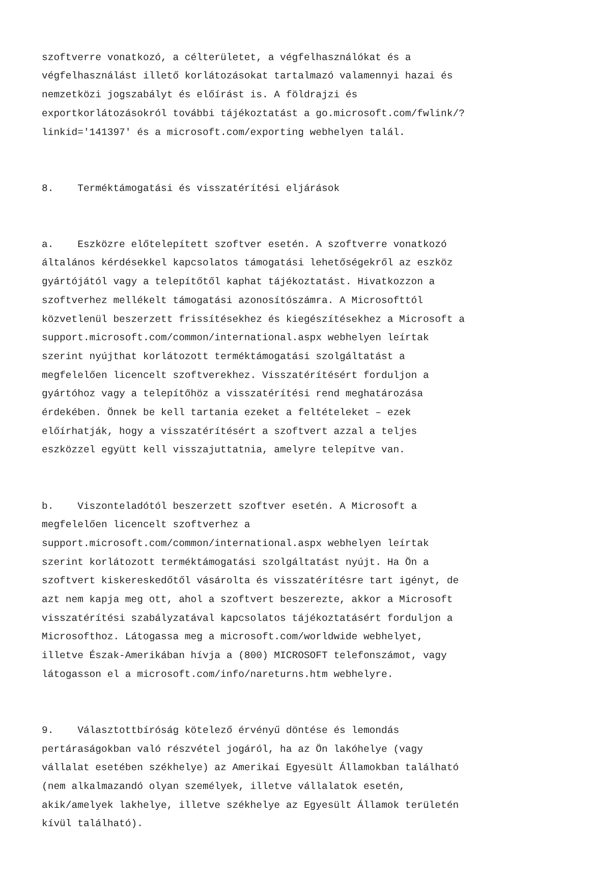szoftverre vonatkozó, a célterületet, a végfelhasználókat és a végfelhasználást illető korlátozásokat tartalmazó valamennyi hazai és nemzetközi jogszabályt és előírást is. A földrajzi és exportkorlátozásokról további tájékoztatást a go.microsoft.com/fwlink/? linkid='141397' és a microsoft.com/exporting webhelyen talál.
8. Terméktámogatási és visszatérítési eljárások
a. Eszközre előtelepített szoftver esetén. A szoftverre vonatkozó általános kérdésekkel kapcsolatos támogatási lehetőségekről az eszköz gyártójától vagy a telepítőtől kaphat tájékoztatást. Hivatkozzon a szoftverhez mellékelt támogatási azonosítószámra. A Microsofttól közvetlenül beszerzett frissítésekhez és kiegészítésekhez a Microsoft a support.microsoft.com/common/international.aspx webhelyen leírtak szerint nyújthat korlátozott terméktámogatási szolgáltatást a megfelelően licencelt szoftverekhez. Visszatérítésért forduljon a gyártóhoz vagy a telepítőhöz a visszatérítési rend meghatározása érdekében. Önnek be kell tartania ezeket a feltételeket – ezek előírhatják, hogy a visszatérítésért a szoftvert azzal a teljes eszközzel együtt kell visszajuttatnia, amelyre telepítve van.
b. Viszonteladótól beszerzett szoftver esetén. A Microsoft a megfelelően licencelt szoftverhez a support.microsoft.com/common/international.aspx webhelyen leírtak szerint korlátozott terméktámogatási szolgáltatást nyújt. Ha Ön a szoftvert kiskereskedőtől vásárolta és visszatérítésre tart igényt, de azt nem kapja meg ott, ahol a szoftvert beszerezte, akkor a Microsoft visszatérítési szabályzatával kapcsolatos tájékoztatásért forduljon a Microsofthoz. Látogassa meg a microsoft.com/worldwide webhelyet, illetve Észak-Amerikában hívja a (800) MICROSOFT telefonszámot, vagy látogasson el a microsoft.com/info/nareturns.htm webhelyre.
9. Választottbíróság kötelező érvényű döntése és lemondás pertáraságokban való részvétel jogáról, ha az Ön lakóhelye (vagy vállalat esetében székhelye) az Amerikai Egyesült Államokban található (nem alkalmazandó olyan személyek, illetve vállalatok esetén, akik/amelyek lakhelye, illetve székhelye az Egyesült Államok területén kívül található).